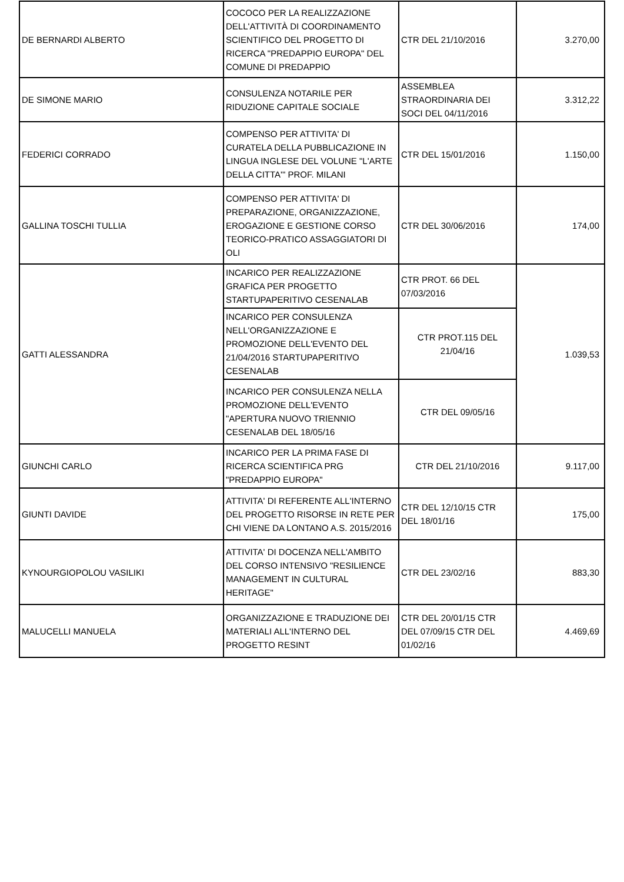| DE BERNARDI ALBERTO | COCOCO PER LA REALIZZAZIONE DELL'ATTIVITÀ DI COORDINAMENTO SCIENTIFICO DEL PROGETTO DI RICERCA "PREDAPPIO EUROPA" DEL COMUNE DI PREDAPPIO | CTR DEL 21/10/2016 | 3.270,00 |
| DE SIMONE MARIO | CONSULENZA NOTARILE PER RIDUZIONE CAPITALE SOCIALE | ASSEMBLEA STRAORDINARIA DEI SOCI DEL 04/11/2016 | 3.312,22 |
| FEDERICI CORRADO | COMPENSO PER ATTIVITA' DI CURATELA DELLA PUBBLICAZIONE IN LINGUA INGLESE DEL VOLUNE "L'ARTE DELLA CITTA'" PROF. MILANI | CTR DEL 15/01/2016 | 1.150,00 |
| GALLINA TOSCHI TULLIA | COMPENSO PER ATTIVITA' DI PREPARAZIONE, ORGANIZZAZIONE, EROGAZIONE E GESTIONE CORSO TEORICO-PRATICO ASSAGGIATORI DI OLI | CTR DEL 30/06/2016 | 174,00 |
| GATTI ALESSANDRA | INCARICO PER REALIZZAZIONE GRAFICA PER PROGETTO STARTUPAPERITIVO CESENALAB | CTR PROT. 66 DEL 07/03/2016 | 1.039,53 |
| | INCARICO PER CONSULENZA NELL'ORGANIZZAZIONE E PROMOZIONE DELL'EVENTO DEL 21/04/2016 STARTUPAPERITIVO CESENALAB | CTR PROT.115 DEL 21/04/16 | |
| | INCARICO PER CONSULENZA NELLA PROMOZIONE DELL'EVENTO "APERTURA NUOVO TRIENNIO CESENALAB DEL 18/05/16 | CTR DEL 09/05/16 | |
| GIUNCHI CARLO | INCARICO PER LA PRIMA FASE DI RICERCA SCIENTIFICA PRG "PREDAPPIO EUROPA" | CTR DEL 21/10/2016 | 9.117,00 |
| GIUNTI DAVIDE | ATTIVITA' DI REFERENTE ALL'INTERNO DEL PROGETTO RISORSE IN RETE PER CHI VIENE DA LONTANO A.S. 2015/2016 | CTR DEL 12/10/15 CTR DEL 18/01/16 | 175,00 |
| KYNOURGIOPOLOU VASILIKI | ATTIVITA' DI DOCENZA NELL'AMBITO DEL CORSO INTENSIVO "RESILIENCE MANAGEMENT IN CULTURAL HERITAGE" | CTR DEL 23/02/16 | 883,30 |
| MALUCELLI MANUELA | ORGANIZZAZIONE E TRADUZIONE DEI MATERIALI ALL'INTERNO DEL PROGETTO RESINT | CTR DEL 20/01/15 CTR DEL 07/09/15 CTR DEL 01/02/16 | 4.469,69 |